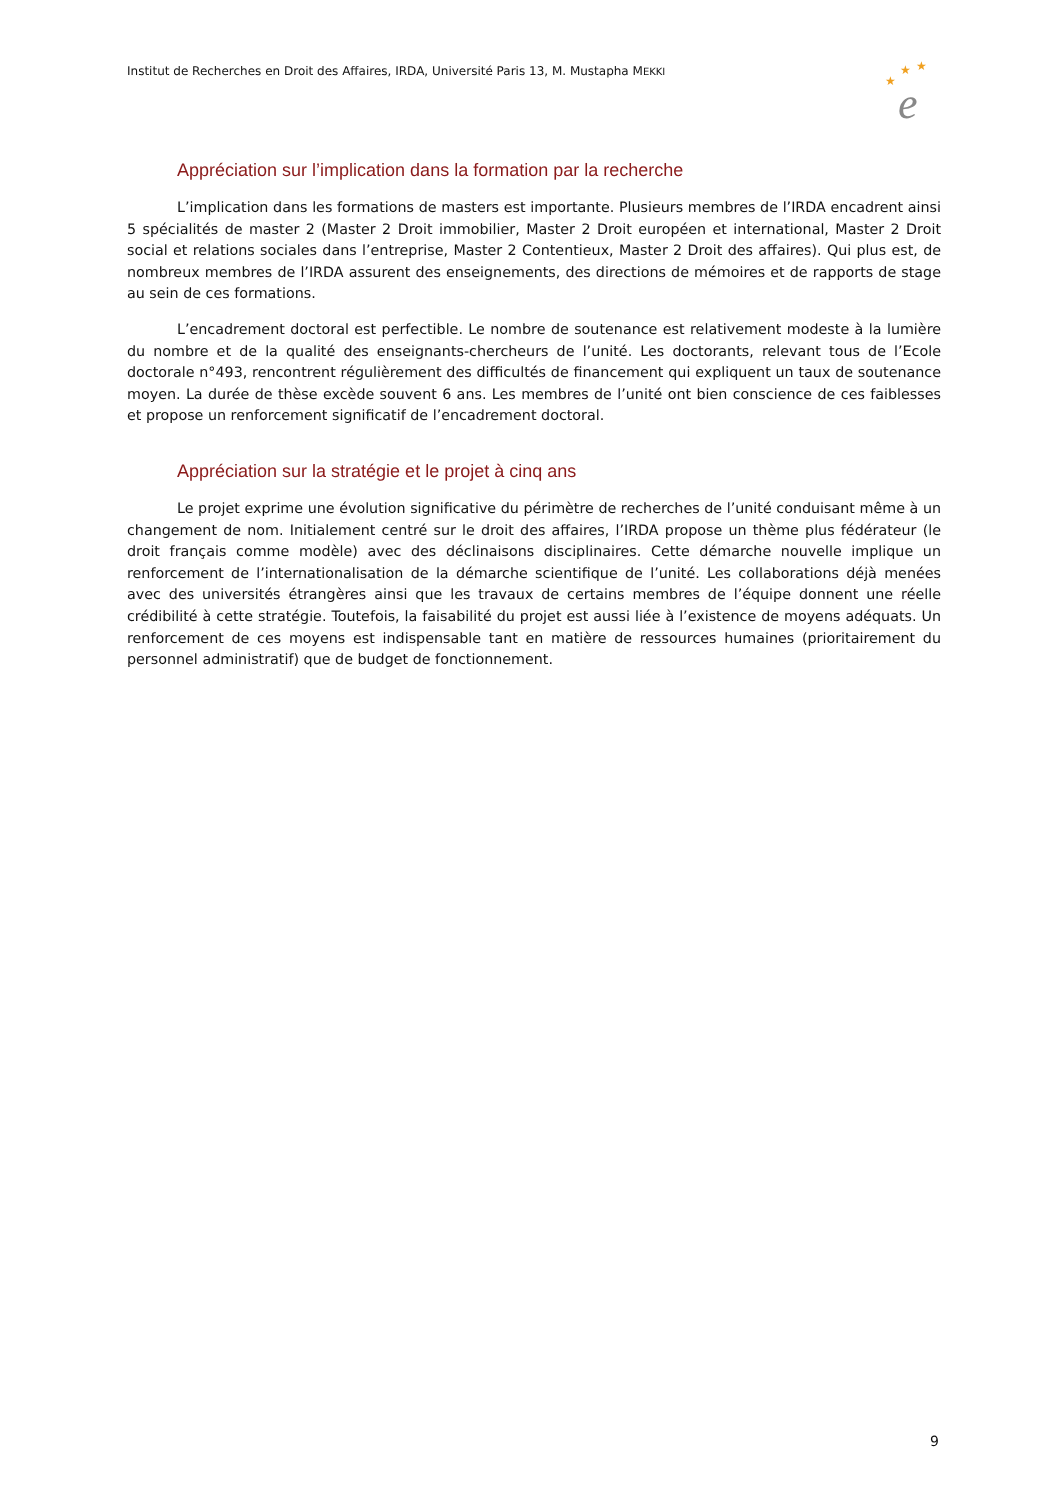Institut de Recherches en Droit des Affaires, IRDA, Université Paris 13, M. Mustapha MEKKI
★
★
★
e
Appréciation sur l’implication dans la formation par la recherche
L’implication dans les formations de masters est importante. Plusieurs membres de l’IRDA encadrent ainsi 5 spécialités de master 2 (Master 2 Droit immobilier, Master 2 Droit européen et international, Master 2 Droit social et relations sociales dans l’entreprise, Master 2 Contentieux, Master 2 Droit des affaires). Qui plus est, de nombreux membres de l’IRDA assurent des enseignements, des directions de mémoires et de rapports de stage au sein de ces formations.
L’encadrement doctoral est perfectible. Le nombre de soutenance est relativement modeste à la lumière du nombre et de la qualité des enseignants-chercheurs de l’unité. Les doctorants, relevant tous de l’Ecole doctorale n°493, rencontrent régulièrement des difficultés de financement qui expliquent un taux de soutenance moyen. La durée de thèse excède souvent 6 ans. Les membres de l’unité ont bien conscience de ces faiblesses et propose un renforcement significatif de l’encadrement doctoral.
Appréciation sur la stratégie et le projet à cinq ans
Le projet exprime une évolution significative du périmètre de recherches de l’unité conduisant même à un changement de nom. Initialement centré sur le droit des affaires, l’IRDA propose un thème plus fédérateur (le droit français comme modèle) avec des déclinaisons disciplinaires. Cette démarche nouvelle implique un renforcement de l’internationalisation de la démarche scientifique de l’unité. Les collaborations déjà menées avec des universités étrangères ainsi que les travaux de certains membres de l’équipe donnent une réelle crédibilité à cette stratégie. Toutefois, la faisabilité du projet est aussi liée à l’existence de moyens adéquats. Un renforcement de ces moyens est indispensable tant en matière de ressources humaines (prioritairement du personnel administratif) que de budget de fonctionnement.
9